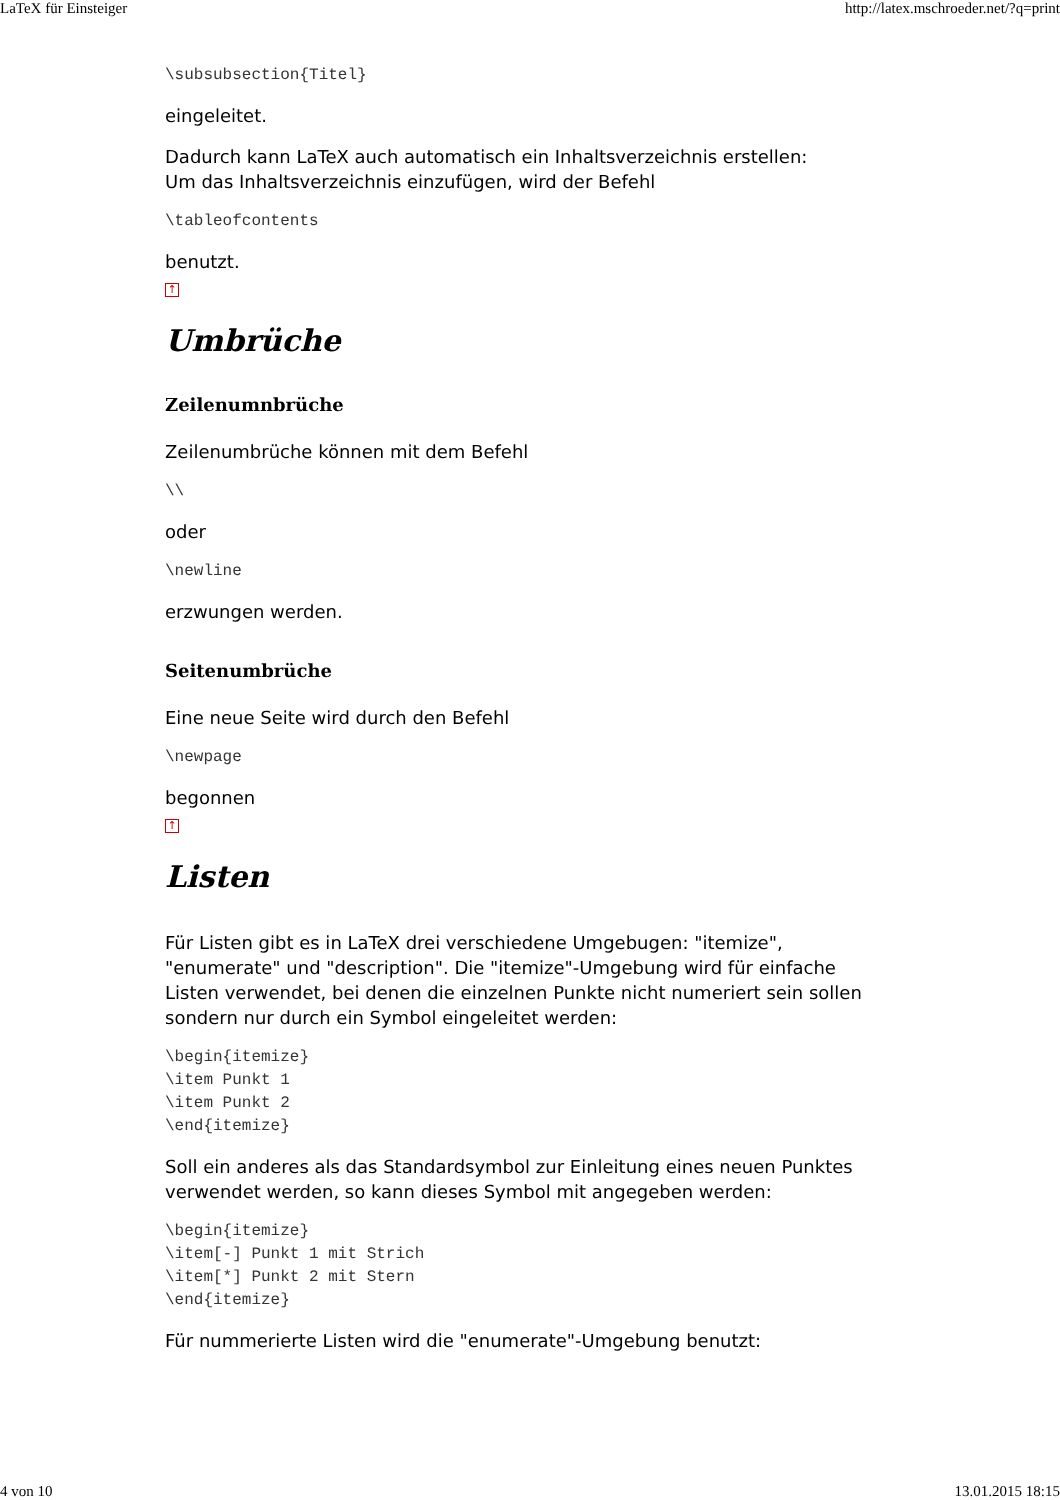LaTeX für Einsteiger http://latex.mschroeder.net/?q=print
\subsubsection{Titel}
eingeleitet.
Dadurch kann LaTeX auch automatisch ein Inhaltsverzeichnis erstellen:
Um das Inhaltsverzeichnis einzufügen, wird der Befehl
\tableofcontents
benutzt.
↑
Umbrüche
Zeilenumnbrüche
Zeilenumbrüche können mit dem Befehl
\\
oder
\newline
erzwungen werden.
Seitenumbrüche
Eine neue Seite wird durch den Befehl
\newpage
begonnen
↑
Listen
Für Listen gibt es in LaTeX drei verschiedene Umgebugen: "itemize", "enumerate" und "description". Die "itemize"-Umgebung wird für einfache Listen verwendet, bei denen die einzelnen Punkte nicht numeriert sein sollen sondern nur durch ein Symbol eingeleitet werden:
\begin{itemize}
\item Punkt 1
\item Punkt 2
\end{itemize}
Soll ein anderes als das Standardsymbol zur Einleitung eines neuen Punktes verwendet werden, so kann dieses Symbol mit angegeben werden:
\begin{itemize}
\item[-] Punkt 1 mit Strich
\item[*] Punkt 2 mit Stern
\end{itemize}
Für nummerierte Listen wird die "enumerate"-Umgebung benutzt:
4 von 10 13.01.2015 18:15